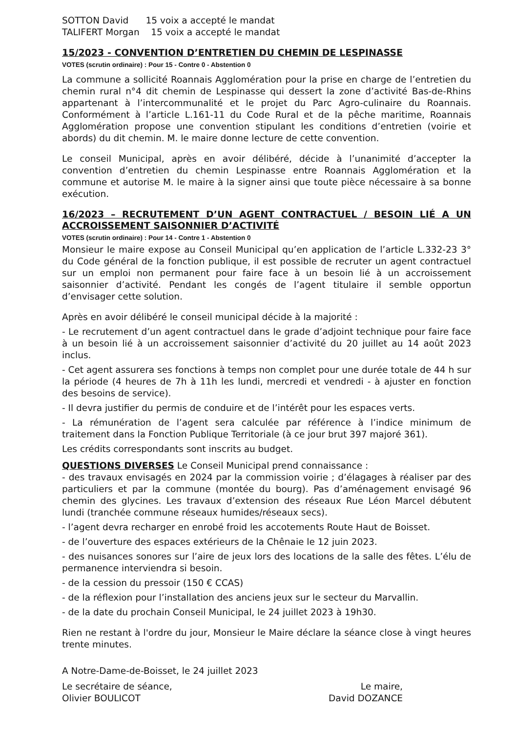SOTTON David 15 voix a accepté le mandat
TALIFERT Morgan 15 voix a accepté le mandat
15/2023 - CONVENTION D’ENTRETIEN DU CHEMIN DE LESPINASSE
VOTES (scrutin ordinaire) : Pour 15 - Contre 0 - Abstention 0
La commune a sollicité Roannais Agglomération pour la prise en charge de l’entretien du chemin rural n°4 dit chemin de Lespinasse qui dessert la zone d’activité Bas-de-Rhins appartenant à l’intercommunalité et le projet du Parc Agro-culinaire du Roannais. Conformément à l’article L.161-11 du Code Rural et de la pêche maritime, Roannais Agglomération propose une convention stipulant les conditions d’entretien (voirie et abords) du dit chemin. M. le maire donne lecture de cette convention.
Le conseil Municipal, après en avoir délibéré, décide à l’unanimité d’accepter la convention d’entretien du chemin Lespinasse entre Roannais Agglomération et la commune et autorise M. le maire à la signer ainsi que toute pièce nécessaire à sa bonne exécution.
16/2023 – RECRUTEMENT D’UN AGENT CONTRACTUEL / BESOIN LIÉ A UN ACCROISSEMENT SAISONNIER D’ACTIVITÉ
VOTES (scrutin ordinaire) : Pour 14 - Contre 1 - Abstention 0
Monsieur le maire expose au Conseil Municipal qu’en application de l’article L.332-23 3° du Code général de la fonction publique, il est possible de recruter un agent contractuel sur un emploi non permanent pour faire face à un besoin lié à un accroissement saisonnier d’activité. Pendant les congés de l’agent titulaire il semble opportun d’envisager cette solution.
Après en avoir délibéré le conseil municipal décide à la majorité :
- Le recrutement d’un agent contractuel dans le grade d’adjoint technique pour faire face à un besoin lié à un accroissement saisonnier d’activité du 20 juillet au 14 août 2023 inclus.
- Cet agent assurera ses fonctions à temps non complet pour une durée totale de 44 h sur la période (4 heures de 7h à 11h les lundi, mercredi et vendredi - à ajuster en fonction des besoins de service).
- Il devra justifier du permis de conduire et de l’intérêt pour les espaces verts.
- La rémunération de l’agent sera calculée par référence à l’indice minimum de traitement dans la Fonction Publique Territoriale (à ce jour brut 397 majoré 361).
Les crédits correspondants sont inscrits au budget.
QUESTIONS DIVERSES Le Conseil Municipal prend connaissance :
- des travaux envisagés en 2024 par la commission voirie ; d’élagages à réaliser par des particuliers et par la commune (montée du bourg). Pas d’aménagement envisagé 96 chemin des glycines. Les travaux d’extension des réseaux Rue Léon Marcel débutent lundi (tranchée commune réseaux humides/réseaux secs).
- l’agent devra recharger en enrobé froid les accotements Route Haut de Boisset.
- de l’ouverture des espaces extérieurs de la Chênaie le 12 juin 2023.
- des nuisances sonores sur l’aire de jeux lors des locations de la salle des fêtes. L’élu de permanence interviendra si besoin.
- de la cession du pressoir (150 € CCAS)
- de la réflexion pour l’installation des anciens jeux sur le secteur du Marvallin.
- de la date du prochain Conseil Municipal, le 24 juillet 2023 à 19h30.
Rien ne restant à l'ordre du jour, Monsieur le Maire déclare la séance close à vingt heures trente minutes.
A Notre-Dame-de-Boisset, le 24 juillet 2023
Le secrétaire de séance, Le maire,
Olivier BOULICOT David DOZANCE